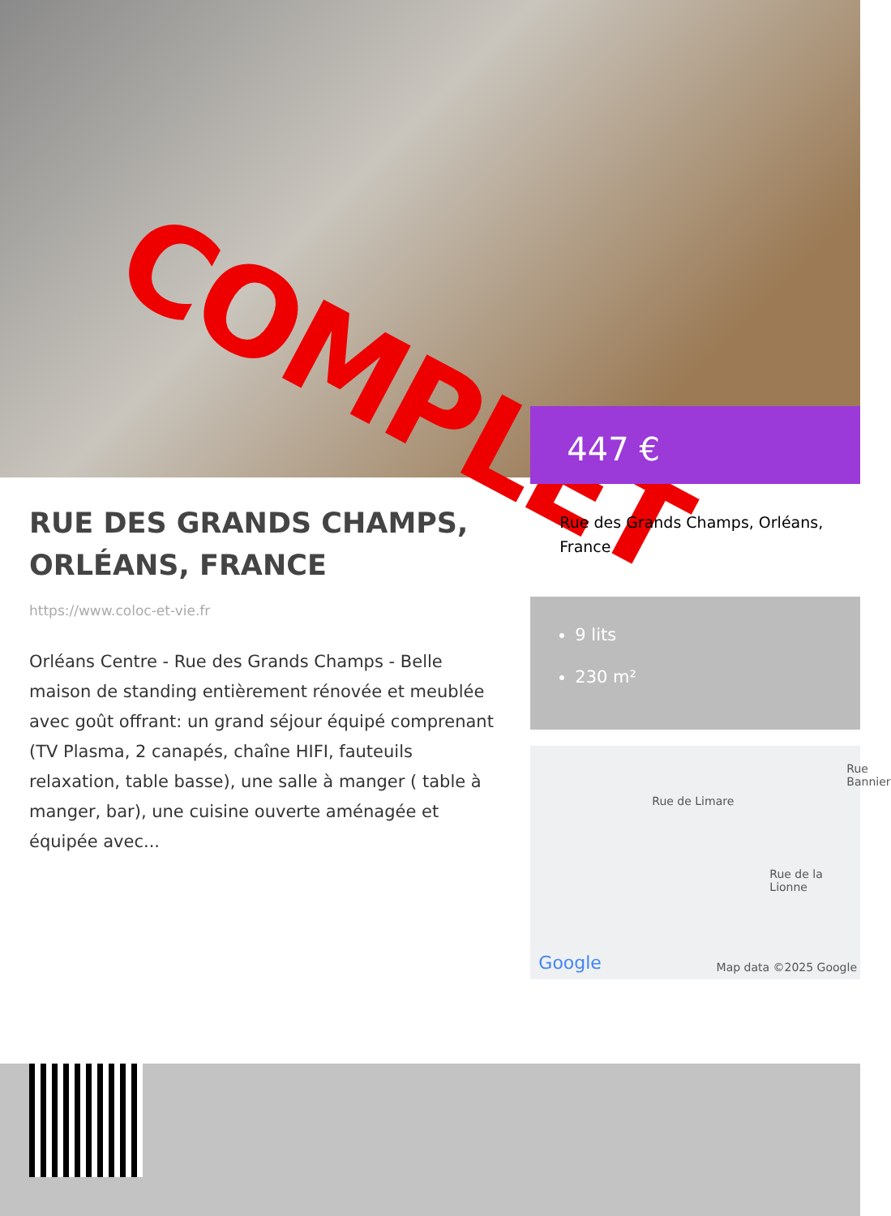COMPLET
RUE DES GRANDS CHAMPS, ORLÉANS, FRANCE
https://www.coloc-et-vie.fr
Orléans Centre - Rue des Grands Champs - Belle maison de standing entièrement rénovée et meublée avec goût offrant: un grand séjour équipé comprenant (TV Plasma, 2 canapés, chaîne HIFI, fauteuils relaxation, table basse), une salle à manger ( table à manger, bar), une cuisine ouverte aménagée et équipée avec...
447 €
Rue des Grands Champs, Orléans, France
9 lits
230 m²
Rue de Limare
Rue de la Lionne
Rue Bannier
Google Map data ©2025 Google